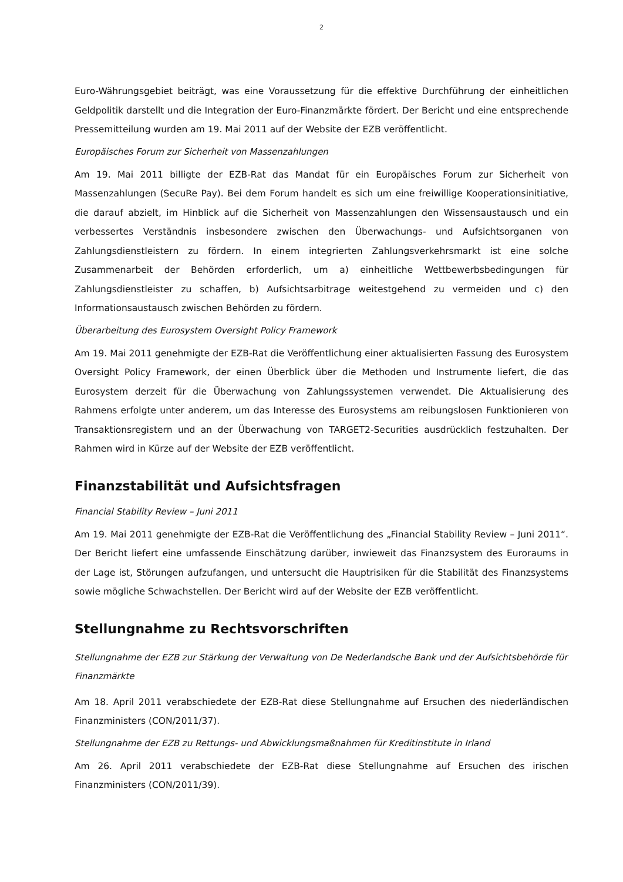2
Euro-Währungsgebiet beiträgt, was eine Voraussetzung für die effektive Durchführung der einheitlichen Geldpolitik darstellt und die Integration der Euro-Finanzmärkte fördert. Der Bericht und eine entsprechende Pressemitteilung wurden am 19. Mai 2011 auf der Website der EZB veröffentlicht.
Europäisches Forum zur Sicherheit von Massenzahlungen
Am 19. Mai 2011 billigte der EZB-Rat das Mandat für ein Europäisches Forum zur Sicherheit von Massenzahlungen (SecuRe Pay). Bei dem Forum handelt es sich um eine freiwillige Kooperationsinitiative, die darauf abzielt, im Hinblick auf die Sicherheit von Massenzahlungen den Wissensaustausch und ein verbessertes Verständnis insbesondere zwischen den Überwachungs- und Aufsichtsorganen von Zahlungsdienstleistern zu fördern. In einem integrierten Zahlungsverkehrsmarkt ist eine solche Zusammenarbeit der Behörden erforderlich, um a) einheitliche Wettbewerbsbedingungen für Zahlungsdienstleister zu schaffen, b) Aufsichtsarbitrage weitestgehend zu vermeiden und c) den Informationsaustausch zwischen Behörden zu fördern.
Überarbeitung des Eurosystem Oversight Policy Framework
Am 19. Mai 2011 genehmigte der EZB-Rat die Veröffentlichung einer aktualisierten Fassung des Eurosystem Oversight Policy Framework, der einen Überblick über die Methoden und Instrumente liefert, die das Eurosystem derzeit für die Überwachung von Zahlungssystemen verwendet. Die Aktualisierung des Rahmens erfolgte unter anderem, um das Interesse des Eurosystems am reibungslosen Funktionieren von Transaktionsregistern und an der Überwachung von TARGET2-Securities ausdrücklich festzuhalten. Der Rahmen wird in Kürze auf der Website der EZB veröffentlicht.
Finanzstabilität und Aufsichtsfragen
Financial Stability Review – Juni 2011
Am 19. Mai 2011 genehmigte der EZB-Rat die Veröffentlichung des „Financial Stability Review – Juni 2011“. Der Bericht liefert eine umfassende Einschätzung darüber, inwieweit das Finanzsystem des Euroraums in der Lage ist, Störungen aufzufangen, und untersucht die Hauptrisiken für die Stabilität des Finanzsystems sowie mögliche Schwachstellen. Der Bericht wird auf der Website der EZB veröffentlicht.
Stellungnahme zu Rechtsvorschriften
Stellungnahme der EZB zur Stärkung der Verwaltung von De Nederlandsche Bank und der Aufsichtsbehörde für Finanzmärkte
Am 18. April 2011 verabschiedete der EZB-Rat diese Stellungnahme auf Ersuchen des niederländischen Finanzministers (CON/2011/37).
Stellungnahme der EZB zu Rettungs- und Abwicklungsmaßnahmen für Kreditinstitute in Irland
Am 26. April 2011 verabschiedete der EZB-Rat diese Stellungnahme auf Ersuchen des irischen Finanzministers (CON/2011/39).